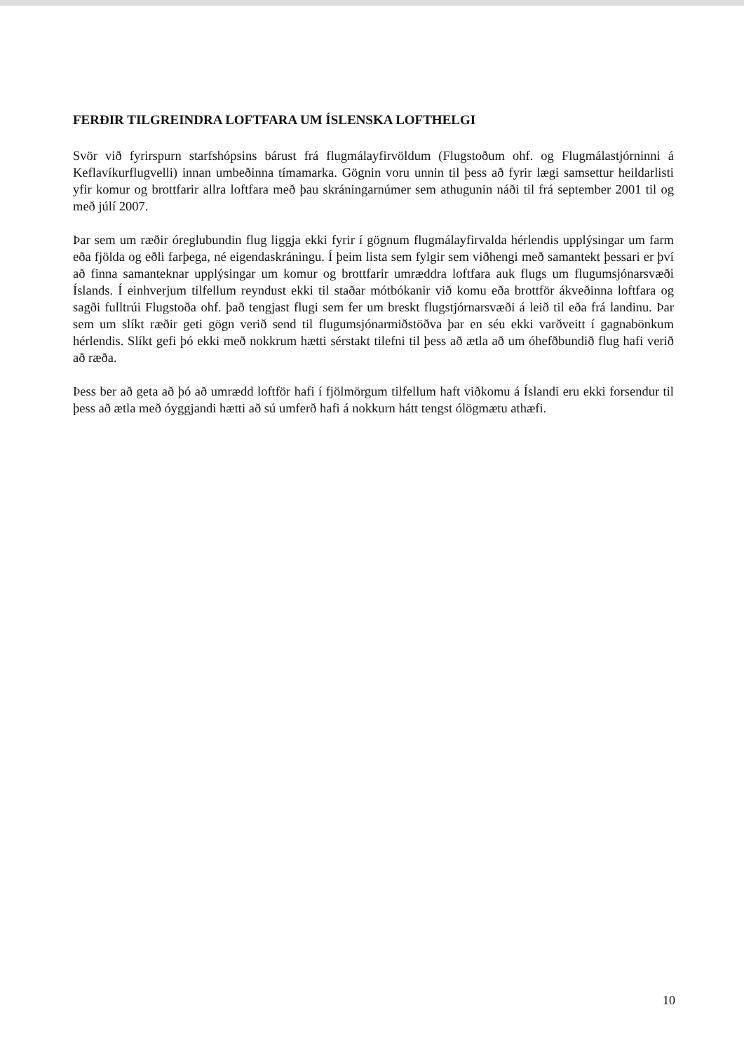FERÐIR TILGREINDRA LOFTFARA UM ÍSLENSKA LOFTHELGI
Svör við fyrirspurn starfshópsins bárust frá flugmálayfirvöldum (Flugstoðum ohf. og Flugmálastjórninni á Keflavíkurflugvelli) innan umbeðinna tímamarka. Gögnin voru unnin til þess að fyrir lægi samsettur heildarlisti yfir komur og brottfarir allra loftfara með þau skráningarnúmer sem athugunin náði til frá september 2001 til og með júlí 2007.
Þar sem um ræðir óreglubundin flug liggja ekki fyrir í gögnum flugmálayfirvalda hérlendis upplýsingar um farm eða fjölda og eðli farþega, né eigendaskráningu. Í þeim lista sem fylgir sem viðhengi með samantekt þessari er því að finna samanteknar upplýsingar um komur og brottfarir umræddra loftfara auk flugs um flugumsjónarsvæði Íslands. Í einhverjum tilfellum reyndust ekki til staðar mótbókanir við komu eða brottför ákveðinna loftfara og sagði fulltrúi Flugstoða ohf. það tengjast flugi sem fer um breskt flugstjórnarsvæði á leið til eða frá landinu. Þar sem um slíkt ræðir geti gögn verið send til flugumsjónarmiðstöðva þar en séu ekki varðveitt í gagnabönkum hérlendis. Slíkt gefi þó ekki með nokkrum hætti sérstakt tilefni til þess að ætla að um óhefðbundið flug hafi verið að ræða.
Þess ber að geta að þó að umrædd loftför hafi í fjölmörgum tilfellum haft viðkomu á Íslandi eru ekki forsendur til þess að ætla með óyggjandi hætti að sú umferð hafi á nokkurn hátt tengst ólögmætu athæfi.
10